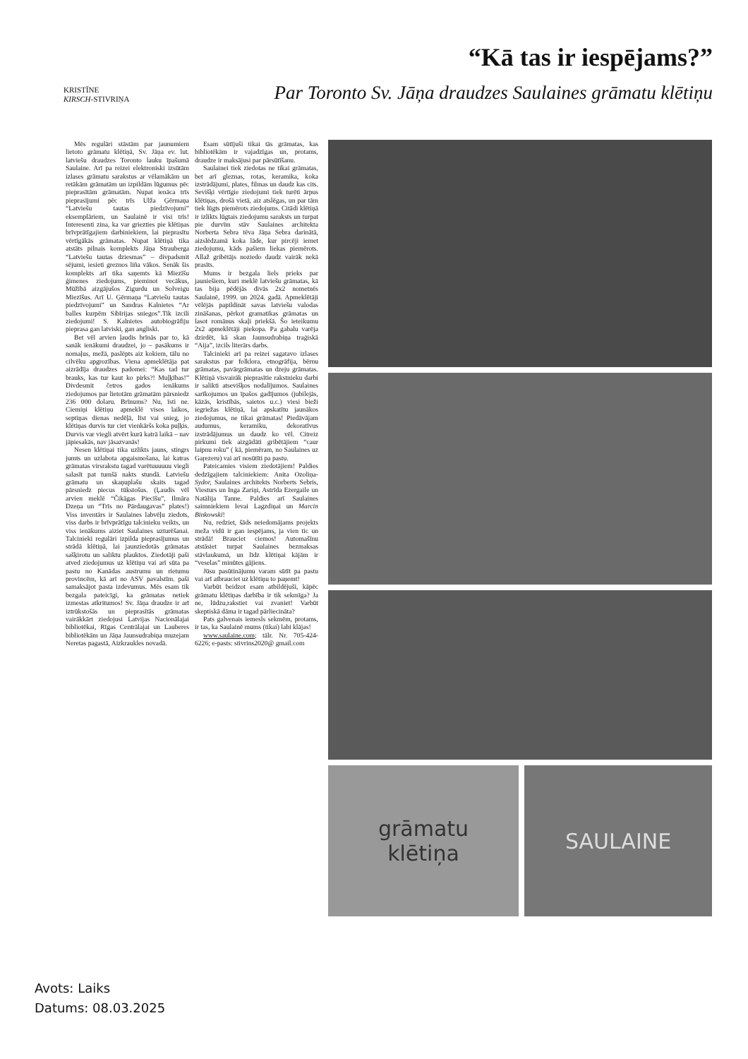“Kā tas ir iespējams?”
KRISTĪNE
KIRSCH-STIVRIŅA
Par Toronto Sv. Jāņa draudzes Saulaines grāmatu klētiņu
Mēs regulāri stāstām par jaunumiem lietoto grāmatu klētiņā, Sv. Jāņa ev. lut. latviešu draudzes Toronto lauku īpašumā Saulaine. Arī pa reizei elektroniski izsūtām izlases grāmatu sarakstus ar vēlamākām un retākām grāmatām un izpildām lūgumus pēc pieprasītām grāmatām. Nupat ienāca trīs pieprasījumi pēc trīs Ulža Ģērmaņa “Latviešu tautas piedzīvojumi” eksemplāriem, un Saulainē ir visi trīs! Interesenti zina, ka var griezties pie klētiņas brīvprātīgajiem darbiniekiem, lai pieprasītu vērtīgākās grāmatas. Nupat klētiņā tika atstāts pilnais komplekts Jāņa Strauberga “Latviešu tautas dziesmas” – divpadsmit sējumi, iesieti greznos liña vākos. Senāk šis komplekts arī tika saņemts kā Miezīšu ģimenes ziedojums, pieminot vecākus, Mūžībā aizgājušos Zigurdu un Solveigu Miezīšus. Arī U. Ģērmaņa “Latviešu tautas piedzīvojumi” un Sandras Kalnietes “Ar balles kurpēm Sibīrijas sniegos”.Tik izcili ziedojumi! S. Kalnietes autobiogrāfiju pieprasa gan latviski, gan angliski.
Bet vēl arvien ļaudis brīnās par to, kā sanāk ienākumi draudzei, jo – pasākums ir nomaļus, mežā, paslēpts aiz kokiem, tālu no cilvēku apgrozības. Viena apmeklētāja pat aizrādīja draudzes padomei: “Kas tad tur brauks, kas tur kaut ko pirks?! Muļķības!” Divdesmit četros gados ienākums ziedojumos par lietotām grāmatām pārsniedz 236 000 dolaru. Brīnums? Nu, īsti ne. Ciemiņi klētiņu apmeklē visos laikos, septiņas dienas nedēļā, līst vai snieg, jo klētiņas durvis tur ciet vienkāršs koka puļķis. Durvis var viegli atvērt kurā katrā laikā – nav jāpiesakās, nav jāsazvanās!
Nesen klētiņai tika uzlikts jauns, stingrs jumts un uzlabota apgaismošana, lai katras grāmatas virsrakstu tagad varētuuuuuu viegli salasīt pat tumšā nakts stundā. Latviešu grāmatu un skaņuplašu skaits tagad pārsniedz piecus tūkstošus. (Ļaudis vēl arvien meklē “Čikāgas Piecīšu”, Ilmāra Dzeņa un “Trīs no Pārdaugavas” plates!) Viss inventārs ir Saulaines labvēļu ziedots, viss darbs ir brīvprātīgu talcinieku veikts, un viss ienākums aiziet Saulaines uzturēšanai. Talcinieki regulāri izpilda pieprasījumus un strādā klētiņā, lai jaunziedotās grāmatas sašķirotu un saliktu plauktos. Ziedotāji paši atved ziedojumus uz klētiņu vai arī sūta pa pastu no Kanādas austrumu un rietumu provincēm, kā arī no ASV pavalstīm. paši samaksājot pasta izdevumus. Mēs esam tik bezgala pateicīgi, ka grāmatas netiek izmestas atkritumos! Sv. Jāņa draudze ir arī iztrūkstošās un pieprasītās grāmatas vairākkārt ziedojusi Latvijas Nacionālajai bibliotēkai, Rīgas Centrālajai un Lauberes bibliotēkām un Jāņa Jaunsudrabiņa muzejam Neretas pagastā, Aizkraukles novadā.
Esam sūtījuši tikai tās grāmatas, kas bibliotēkām ir vajadzīgas un, protams, draudze ir maksājusi par pārsūtīšanu.
Saulainei tiek ziedotas ne tikai grāmatas, bet arī gleznas, rotas, keramika, koka izstrādājumi, plates, filmas un daudz kas cits. Sevišķi vērtīgie ziedojumi tiek turēti ārpus klētiņas, drošā vietā, aiz atslēgas, un par tām tiek lūgts piemērots ziedojums. Citādi klētiņā ir izlikts lūgtais ziedojumu saraksts un turpat pie durvīm stāv Saulaines architekta Norberta Sebra tēva Jāņa Sebra darinātā, aizslēdzamā koka lāde, kur pircēji iemet ziedojumu, kāds pašiem liekas piemērots. Allaž gribētājs noziedo daudz vairāk nekā prasīts.
Mums ir bezgala liels prieks par jauniešiem, kuri meklē latviešu grāmatas, kā tas bija pēdējās divās 2x2 nometnēs Saulainē, 1999. un 2024. gadā. Apmeklētāji vēlējās papildināt savas latviešu valodas zināšanas, pērkot gramatikas grāmatas un lasot romānus skaļi priekšā. Šo ieteikumu 2x2 apmeklētāji piekopa. Pa gabalu varēja dzirdēt, kā skan Jaunsudrabiņa traģiskā “Aija”, izcils literārs darbs.
Talcinieki arī pa reizei sagatavo izlases sarakstus par folklora, etnogrāfija, bērnu grāmatas, pavārgrāmatas un dzeju grāmatas. Klētiņā visvairāk pieprasītie rakstnieku darbi ir salikti atsevišķos nodalījumos. Saulaines sarīkojumos un īpašos gadījumos (jubilejās, kāzās, kristībās, saietos u.c.) viesi bieži iegriežas klētiņā, lai apskatītu jaunākos ziedojumus, ne tikai grāmatas! Piedāvājam audumus, keramiku, dekoratīvus izstrādājumus un daudz ko vēl. Citreiz pirkumi tiek aizgādāti gribētājiem “caur laipnu roku” ( kā, piemēram, no Saulaines uz Gaŗezeru) vai arī nosūtīti pa pastu.
Pateicamies visiem ziedotājiem! Paldies dedzīgajiem talciniekiem: Anita Ozoliņa-Sydor, Saulaines architekts Norberts Sebris, Viesturs un Inga Zariņi, Astrīda Ezergaile un Natālija Tanne. Paldies arī Saulaines saimniekiem Ievai Lagzdiņai un Marcin Binkowski!
Nu, redziet, šāds neiedomājams projekts meža vidū ir gan iespējams, ja vien tic un strādā! Brauciet ciemos! Automašīnu atstāsiet turpat Saulaines bezmaksas stāvlaukumā, un līdz klētiņai kājām ir “veselas” minūtes gājiens.
Jūsu pasūtinājumu varam sūtīt pa pastu vai arī atbrauciet uz klētiņu to paņemt!
Varbūt beidzot esam atbildējuši, kāpēc grāmatu klētiņas darbība ir tik sekmīga? Ja ne, lūdzu,rakstiet vai zvaniet! Varbūt skeptiskā dāma ir tagad pārliecināta?
Pats galvenais iemesls sekmēm, protams, ir tas, ka Saulainē mums (tikai) labi klājas!
www.saulaine.com; tālr. Nr. 705-424-6226; e-pasts: stivrins2020@ gmail.com
grāmatu
klētiņa
SAULAINE
Avots: Laiks
Datums: 08.03.2025